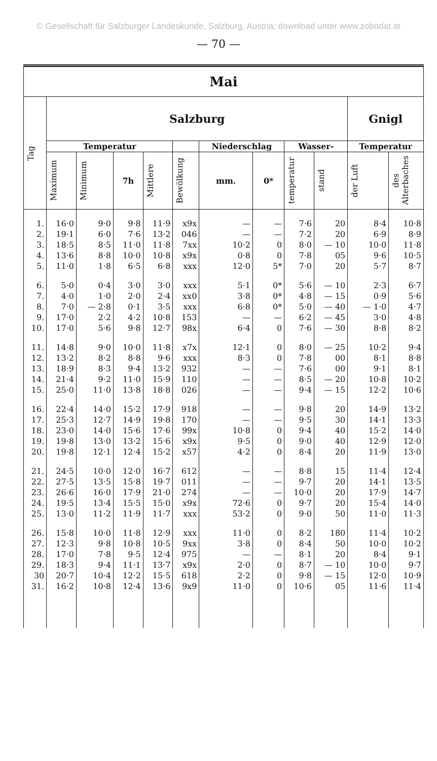© Gesellschaft für Salzburger Landeskunde, Salzburg, Austria; download unter www.zobodat.at
— 70 —
| Mai | | | | | | | | | | | |
| --- | --- | --- | --- | --- | --- | --- | --- | --- | --- | --- | --- |
| Tag | Salzburg | | | | | | | | | Gnigl | |
| | Temperatur | | | | | Niederschlag | | Wasser- | | Temperatur | |
| | Maximum | Minimum | 7h | Mittlere | Bewölkung | mm. | 0* | temperatur | stand | der Luft | des Alterbaches |
| 1. | 16·0 | 9·0 | 9·8 | 11·9 | x9x | — | — | 7·6 | 20 | 8·4 | 10·8 |
| 2. | 19·1 | 6·0 | 7·6 | 13·2 | 046 | — | — | 7·2 | 20 | 6·9 | 8·9 |
| 3. | 18·5 | 8·5 | 11·0 | 11·8 | 7xx | 10·2 | 0 | 8·0 | — 10 | 10·0 | 11·8 |
| 4. | 13·6 | 8·8 | 10·0 | 10·8 | x9x | 0·8 | 0 | 7·8 | 05 | 9·6 | 10·5 |
| 5. | 11·0 | 1·8 | 6·5 | 6·8 | xxx | 12·0 | 5* | 7·0 | 20 | 5·7 | 8·7 |
| 6. | 5·0 | 0·4 | 3·0 | 3·0 | xxx | 5·1 | 0* | 5·6 | — 10 | 2·3 | 6·7 |
| 7. | 4·0 | 1·0 | 2·0 | 2·4 | xx0 | 3·8 | 0* | 4·8 | — 15 | 0·9 | 5·6 |
| 8. | 7·0 | — 2·8 | 0·1 | 3·5 | xxx | 6·8 | 0* | 5·0 | — 40 | — 1·0 | 4·7 |
| 9. | 17·0 | 2·2 | 4·2 | 10·8 | 153 | — | — | 6·2 | — 45 | 3·0 | 4·8 |
| 10. | 17·0 | 5·6 | 9·8 | 12·7 | 98x | 6·4 | 0 | 7·6 | — 30 | 8·8 | 8·2 |
| 11. | 14·8 | 9·0 | 10·0 | 11·8 | x7x | 12·1 | 0 | 8·0 | — 25 | 10·2 | 9·4 |
| 12. | 13·2 | 8·2 | 8·8 | 9·6 | xxx | 8·3 | 0 | 7·8 | 00 | 8·1 | 8·8 |
| 13. | 18·9 | 8·3 | 9·4 | 13·2 | 932 | — | — | 7·6 | 00 | 9·1 | 8·1 |
| 14. | 21·4 | 9·2 | 11·0 | 15·9 | 110 | — | — | 8·5 | — 20 | 10·8 | 10·2 |
| 15. | 25·0 | 11·0 | 13·8 | 18·8 | 026 | — | — | 9·4 | — 15 | 12·2 | 10·6 |
| 16. | 22·4 | 14·0 | 15·2 | 17·9 | 918 | — | — | 9·8 | 20 | 14·9 | 13·2 |
| 17. | 25·3 | 12·7 | 14·9 | 19·8 | 170 | — | — | 9·5 | 30 | 14·1 | 13·3 |
| 18. | 23·0 | 14·0 | 15·6 | 17·6 | 99x | 10·8 | 0 | 9·4 | 40 | 15·2 | 14·0 |
| 19. | 19·8 | 13·0 | 13·2 | 15·6 | x9x | 9·5 | 0 | 9·0 | 40 | 12·9 | 12·0 |
| 20. | 19·8 | 12·1 | 12·4 | 15·2 | x57 | 4·2 | 0 | 8·4 | 20 | 11·9 | 13·0 |
| 21. | 24·5 | 10·0 | 12·0 | 16·7 | 612 | — | — | 8·8 | 15 | 11·4 | 12·4 |
| 22. | 27·5 | 13·5 | 15·8 | 19·7 | 011 | — | — | 9·7 | 20 | 14·1 | 13·5 |
| 23. | 26·6 | 16·0 | 17·9 | 21·0 | 274 | — | — | 10·0 | 20 | 17·9 | 14·7 |
| 24. | 19·5 | 13·4 | 15·5 | 15·0 | x9x | 72·6 | 0 | 9·7 | 20 | 15·4 | 14·0 |
| 25. | 13·0 | 11·2 | 11·9 | 11·7 | xxx | 53·2 | 0 | 9·0 | 50 | 11·0 | 11·3 |
| 26. | 15·8 | 10·0 | 11·8 | 12·9 | xxx | 11·0 | 0 | 8·2 | 180 | 11·4 | 10·2 |
| 27. | 12·3 | 9·8 | 10·8 | 10·5 | 9xx | 3·8 | 0 | 8·4 | 50 | 10·0 | 10·2 |
| 28. | 17·0 | 7·8 | 9·5 | 12·4 | 975 | — | — | 8·1 | 20 | 8·4 | 9·1 |
| 29. | 18·3 | 9·4 | 11·1 | 13·7 | x9x | 2·0 | 0 | 8·7 | — 10 | 10·0 | 9·7 |
| 30 | 20·7 | 10·4 | 12·2 | 15·5 | 618 | 2·2 | 0 | 9·8 | — 15 | 12·0 | 10·9 |
| 31. | 16·2 | 10·8 | 12·4 | 13·6 | 9x9 | 11·0 | 0 | 10·6 | 05 | 11·6 | 11·4 |